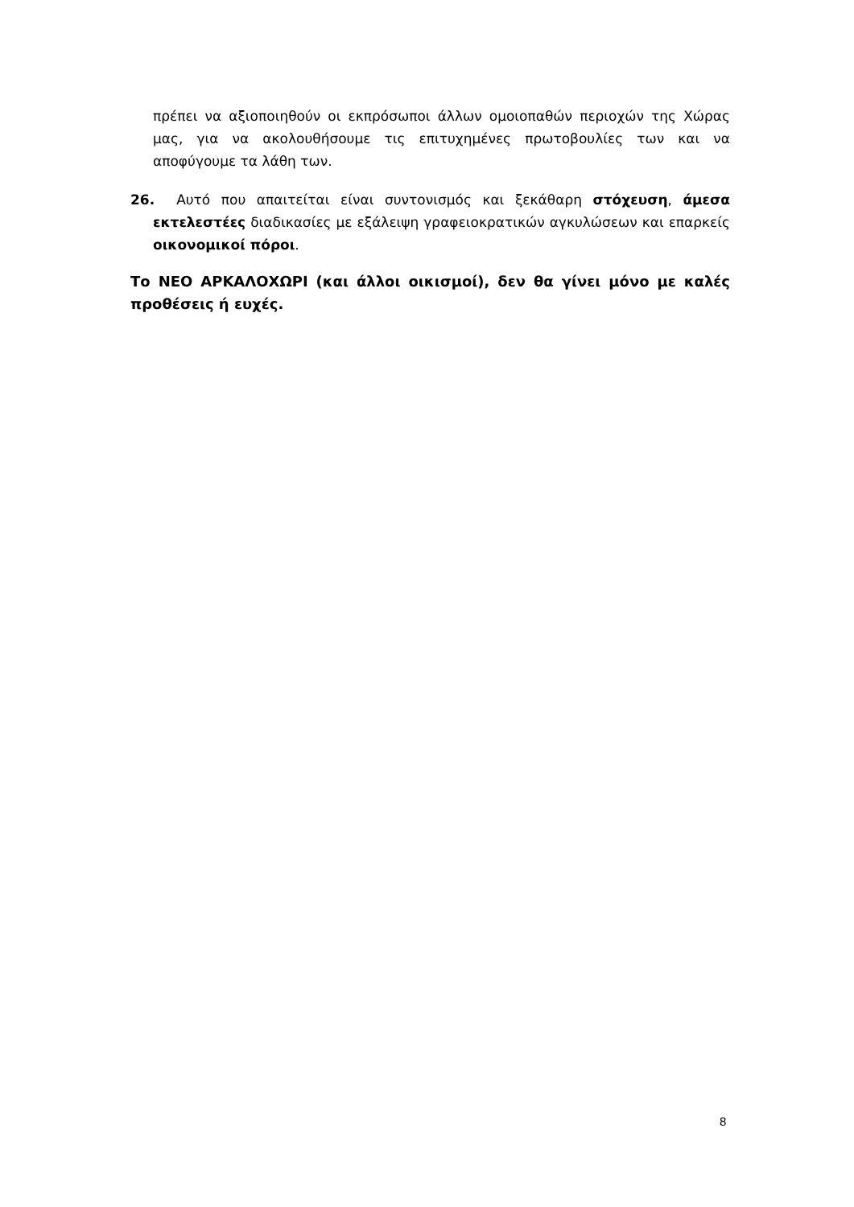πρέπει να αξιοποιηθούν οι εκπρόσωποι άλλων ομοιοπαθών περιοχών της Χώρας μας, για να ακολουθήσουμε τις επιτυχημένες πρωτοβουλίες των και να αποφύγουμε τα λάθη των.
26. Αυτό που απαιτείται είναι συντονισμός και ξεκάθαρη στόχευση, άμεσα εκτελεστέες διαδικασίες με εξάλειψη γραφειοκρατικών αγκυλώσεων και επαρκείς οικονομικοί πόροι.
Το ΝΕΟ ΑΡΚΑΛΟΧΩΡΙ (και άλλοι οικισμοί), δεν θα γίνει μόνο με καλές προθέσεις ή ευχές.
8